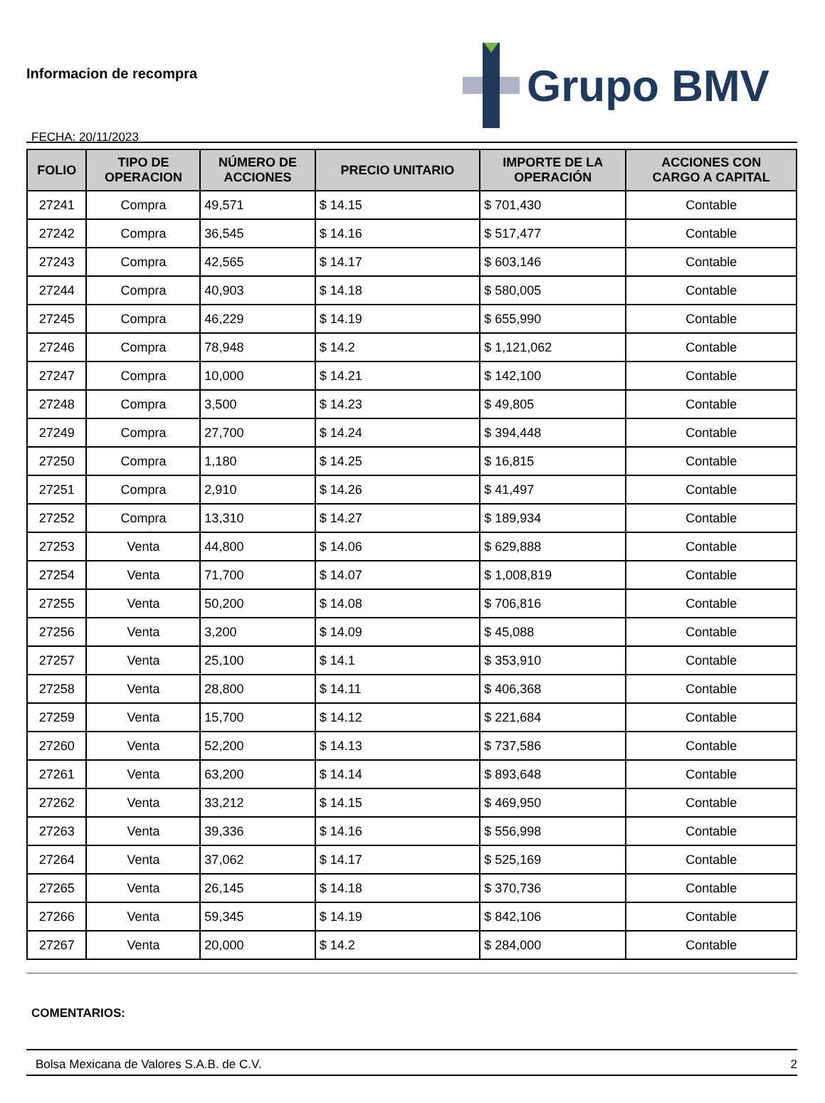Informacion de recompra
FECHA: 20/11/2023
Grupo BMV
| FOLIO | TIPO DE OPERACION | NÚMERO DE ACCIONES | PRECIO UNITARIO | IMPORTE DE LA OPERACIÓN | ACCIONES CON CARGO A CAPITAL |
| --- | --- | --- | --- | --- | --- |
| 27241 | Compra | 49,571 | $ 14.15 | $ 701,430 | Contable |
| 27242 | Compra | 36,545 | $ 14.16 | $ 517,477 | Contable |
| 27243 | Compra | 42,565 | $ 14.17 | $ 603,146 | Contable |
| 27244 | Compra | 40,903 | $ 14.18 | $ 580,005 | Contable |
| 27245 | Compra | 46,229 | $ 14.19 | $ 655,990 | Contable |
| 27246 | Compra | 78,948 | $ 14.2 | $ 1,121,062 | Contable |
| 27247 | Compra | 10,000 | $ 14.21 | $ 142,100 | Contable |
| 27248 | Compra | 3,500 | $ 14.23 | $ 49,805 | Contable |
| 27249 | Compra | 27,700 | $ 14.24 | $ 394,448 | Contable |
| 27250 | Compra | 1,180 | $ 14.25 | $ 16,815 | Contable |
| 27251 | Compra | 2,910 | $ 14.26 | $ 41,497 | Contable |
| 27252 | Compra | 13,310 | $ 14.27 | $ 189,934 | Contable |
| 27253 | Venta | 44,800 | $ 14.06 | $ 629,888 | Contable |
| 27254 | Venta | 71,700 | $ 14.07 | $ 1,008,819 | Contable |
| 27255 | Venta | 50,200 | $ 14.08 | $ 706,816 | Contable |
| 27256 | Venta | 3,200 | $ 14.09 | $ 45,088 | Contable |
| 27257 | Venta | 25,100 | $ 14.1 | $ 353,910 | Contable |
| 27258 | Venta | 28,800 | $ 14.11 | $ 406,368 | Contable |
| 27259 | Venta | 15,700 | $ 14.12 | $ 221,684 | Contable |
| 27260 | Venta | 52,200 | $ 14.13 | $ 737,586 | Contable |
| 27261 | Venta | 63,200 | $ 14.14 | $ 893,648 | Contable |
| 27262 | Venta | 33,212 | $ 14.15 | $ 469,950 | Contable |
| 27263 | Venta | 39,336 | $ 14.16 | $ 556,998 | Contable |
| 27264 | Venta | 37,062 | $ 14.17 | $ 525,169 | Contable |
| 27265 | Venta | 26,145 | $ 14.18 | $ 370,736 | Contable |
| 27266 | Venta | 59,345 | $ 14.19 | $ 842,106 | Contable |
| 27267 | Venta | 20,000 | $ 14.2 | $ 284,000 | Contable |
COMENTARIOS:
Bolsa Mexicana de Valores S.A.B. de C.V. 2